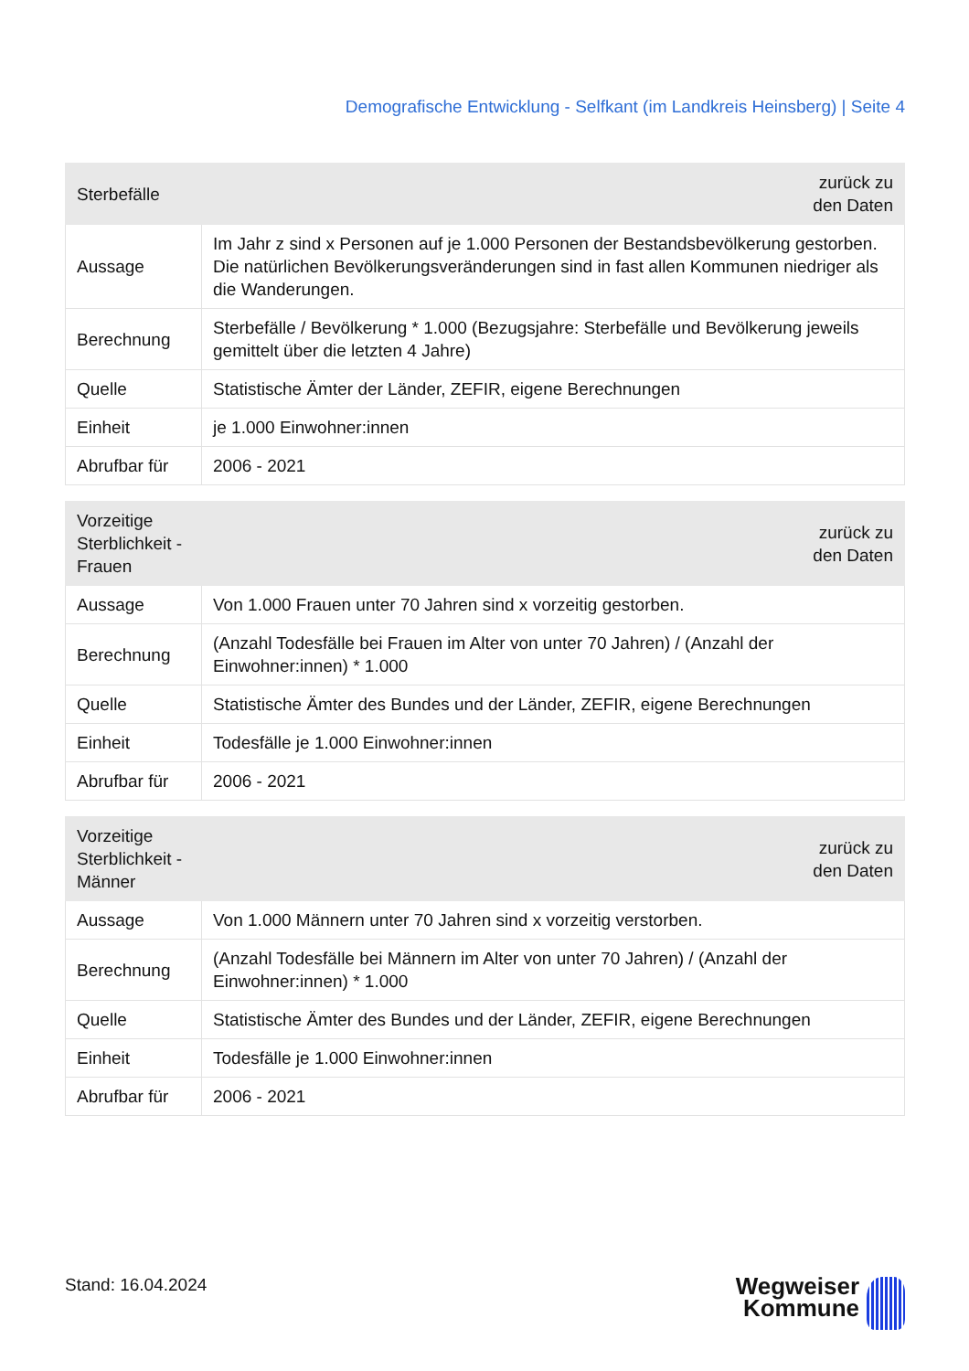Demografische Entwicklung - Selfkant (im Landkreis Heinsberg) | Seite 4
| Sterbefälle | zurück zu den Daten |
| --- | --- |
| Aussage | Im Jahr z sind x Personen auf je 1.000 Personen der Bestandsbevölkerung gestorben. Die natürlichen Bevölkerungsveränderungen sind in fast allen Kommunen niedriger als die Wanderungen. |
| Berechnung | Sterbefälle / Bevölkerung * 1.000 (Bezugsjahre: Sterbefälle und Bevölkerung jeweils gemittelt über die letzten 4 Jahre) |
| Quelle | Statistische Ämter der Länder, ZEFIR, eigene Berechnungen |
| Einheit | je 1.000 Einwohner:innen |
| Abrufbar für | 2006 - 2021 |
| Vorzeitige Sterblichkeit - Frauen | zurück zu den Daten |
| --- | --- |
| Aussage | Von 1.000 Frauen unter 70 Jahren sind x vorzeitig gestorben. |
| Berechnung | (Anzahl Todesfälle bei Frauen im Alter von unter 70 Jahren) / (Anzahl der Einwohner:innen) * 1.000 |
| Quelle | Statistische Ämter des Bundes und der Länder, ZEFIR, eigene Berechnungen |
| Einheit | Todesfälle je 1.000 Einwohner:innen |
| Abrufbar für | 2006 - 2021 |
| Vorzeitige Sterblichkeit - Männer | zurück zu den Daten |
| --- | --- |
| Aussage | Von 1.000 Männern unter 70 Jahren sind x vorzeitig verstorben. |
| Berechnung | (Anzahl Todesfälle bei Männern im Alter von unter 70 Jahren) / (Anzahl der Einwohner:innen) * 1.000 |
| Quelle | Statistische Ämter des Bundes und der Länder, ZEFIR, eigene Berechnungen |
| Einheit | Todesfälle je 1.000 Einwohner:innen |
| Abrufbar für | 2006 - 2021 |
Stand: 16.04.2024
Wegweiser
Kommune